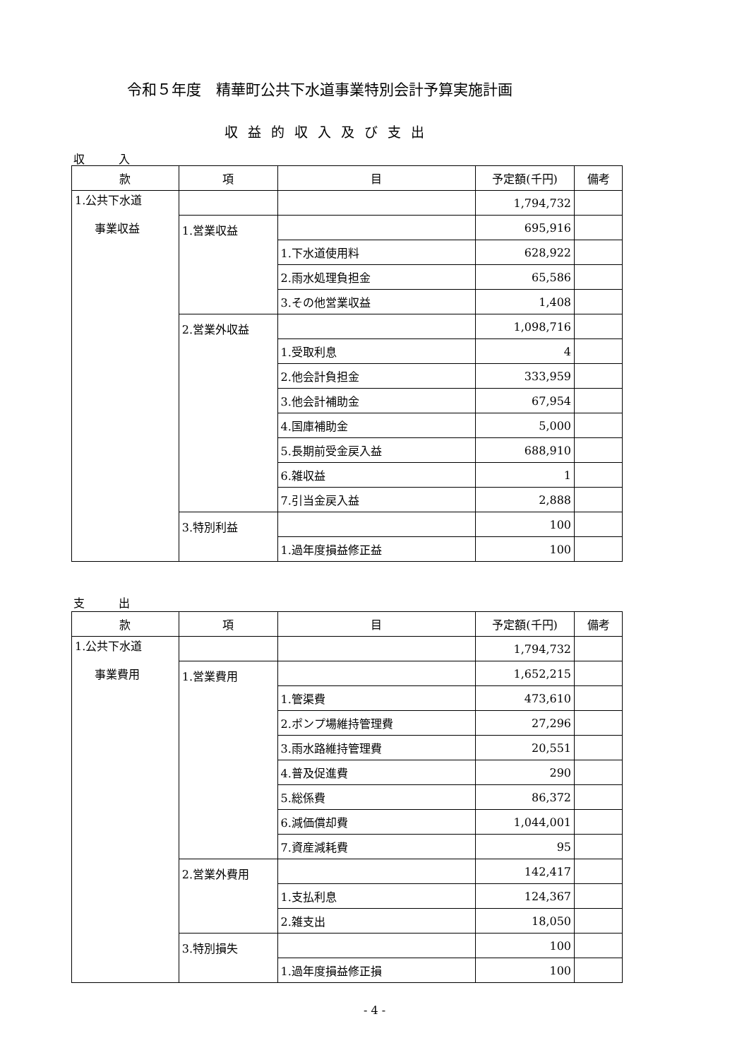令和５年度　精華町公共下水道事業特別会計予算実施計画
収益的収入及び支出
収　　　入
| 款 | 項 | 目 | 予定額(千円) | 備考 |
| --- | --- | --- | --- | --- |
| 1.公共下水道 事業収益 | | | 1,794,732 | |
| | 1.営業収益 | | 695,916 | |
| | | 1.下水道使用料 | 628,922 | |
| | | 2.雨水処理負担金 | 65,586 | |
| | | 3.その他営業収益 | 1,408 | |
| | 2.営業外収益 | | 1,098,716 | |
| | | 1.受取利息 | 4 | |
| | | 2.他会計負担金 | 333,959 | |
| | | 3.他会計補助金 | 67,954 | |
| | | 4.国庫補助金 | 5,000 | |
| | | 5.長期前受金戻入益 | 688,910 | |
| | | 6.雑収益 | 1 | |
| | | 7.引当金戻入益 | 2,888 | |
| | 3.特別利益 | | 100 | |
| | | 1.過年度損益修正益 | 100 | |
支　　　出
| 款 | 項 | 目 | 予定額(千円) | 備考 |
| --- | --- | --- | --- | --- |
| 1.公共下水道 事業費用 | | | 1,794,732 | |
| | 1.営業費用 | | 1,652,215 | |
| | | 1.管渠費 | 473,610 | |
| | | 2.ポンプ場維持管理費 | 27,296 | |
| | | 3.雨水路維持管理費 | 20,551 | |
| | | 4.普及促進費 | 290 | |
| | | 5.総係費 | 86,372 | |
| | | 6.減価償却費 | 1,044,001 | |
| | | 7.資産減耗費 | 95 | |
| | 2.営業外費用 | | 142,417 | |
| | | 1.支払利息 | 124,367 | |
| | | 2.雑支出 | 18,050 | |
| | 3.特別損失 | | 100 | |
| | | 1.過年度損益修正損 | 100 | |
- 4 -